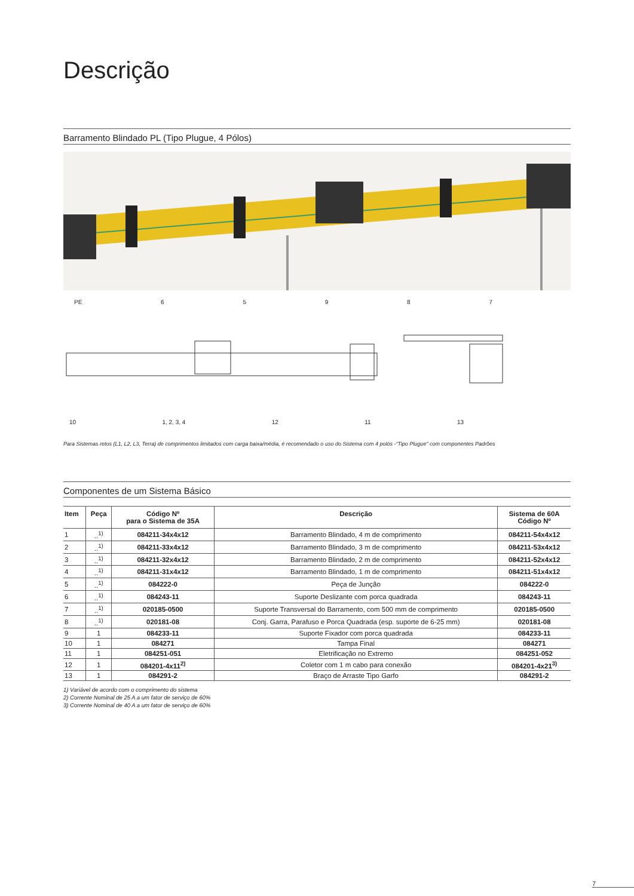Descrição
Barramento Blindado PL (Tipo Plugue, 4 Pólos)
PE 65987
10 1, 2, 3, 4 12 11 13
Para Sistemas retos (L1, L2, L3, Terra) de comprimentos limitados com carga baixa/média, é recomendado o uso do Sistema com 4 polós -“Tipo Plugue” com componentes Padrões
Componentes de um Sistema Básico
| Item | Peça | Código Nº para o Sistema de 35A | Descrição | Sistema de 60A Código Nº |
| --- | --- | --- | --- | --- |
| 1 | ..<sup>1)</sup> | 084211-34x4x12 | Barramento Blindado, 4 m de comprimento | 084211-54x4x12 |
| 2 | ..<sup>1)</sup> | 084211-33x4x12 | Barramento Blindado, 3 m de comprimento | 084211-53x4x12 |
| 3 | ..<sup>1)</sup> | 084211-32x4x12 | Barramento Blindado, 2 m de comprimento | 084211-52x4x12 |
| 4 | ..<sup>1)</sup> | 084211-31x4x12 | Barramento Blindado, 1 m de comprimento | 084211-51x4x12 |
| 5 | ..<sup>1)</sup> | 084222-0 | Peça de Junção | 084222-0 |
| 6 | ..<sup>1)</sup> | 084243-11 | Suporte Deslizante com porca quadrada | 084243-11 |
| 7 | ..<sup>1)</sup> | 020185-0500 | Suporte Transversal do Barramento, com 500 mm de comprimento | 020185-0500 |
| 8 | ..<sup>1)</sup> | 020181-08 | Conj. Garra, Parafuso e Porca Quadrada (esp. suporte de 6-25 mm) | 020181-08 |
| 9 | 1 | 084233-11 | Suporte Fixador com porca quadrada | 084233-11 |
| 10 | 1 | 084271 | Tampa Final | 084271 |
| 11 | 1 | 084251-051 | Eletrificação no Extremo | 084251-052 |
| 12 | 1 | 084201-4x11<sup>2)</sup> | Coletor com 1 m cabo para conexão | 084201-4x21<sup>3)</sup> |
| 13 | 1 | 084291-2 | Braço de Arraste Tipo Garfo | 084291-2 |
1) Variável de acordo com o comprimento do sistema
2) Corrente Nominal de 25 A a um fator de serviço de 60%
3) Corrente Nominal de 40 A a um fator de serviço de 60%
7